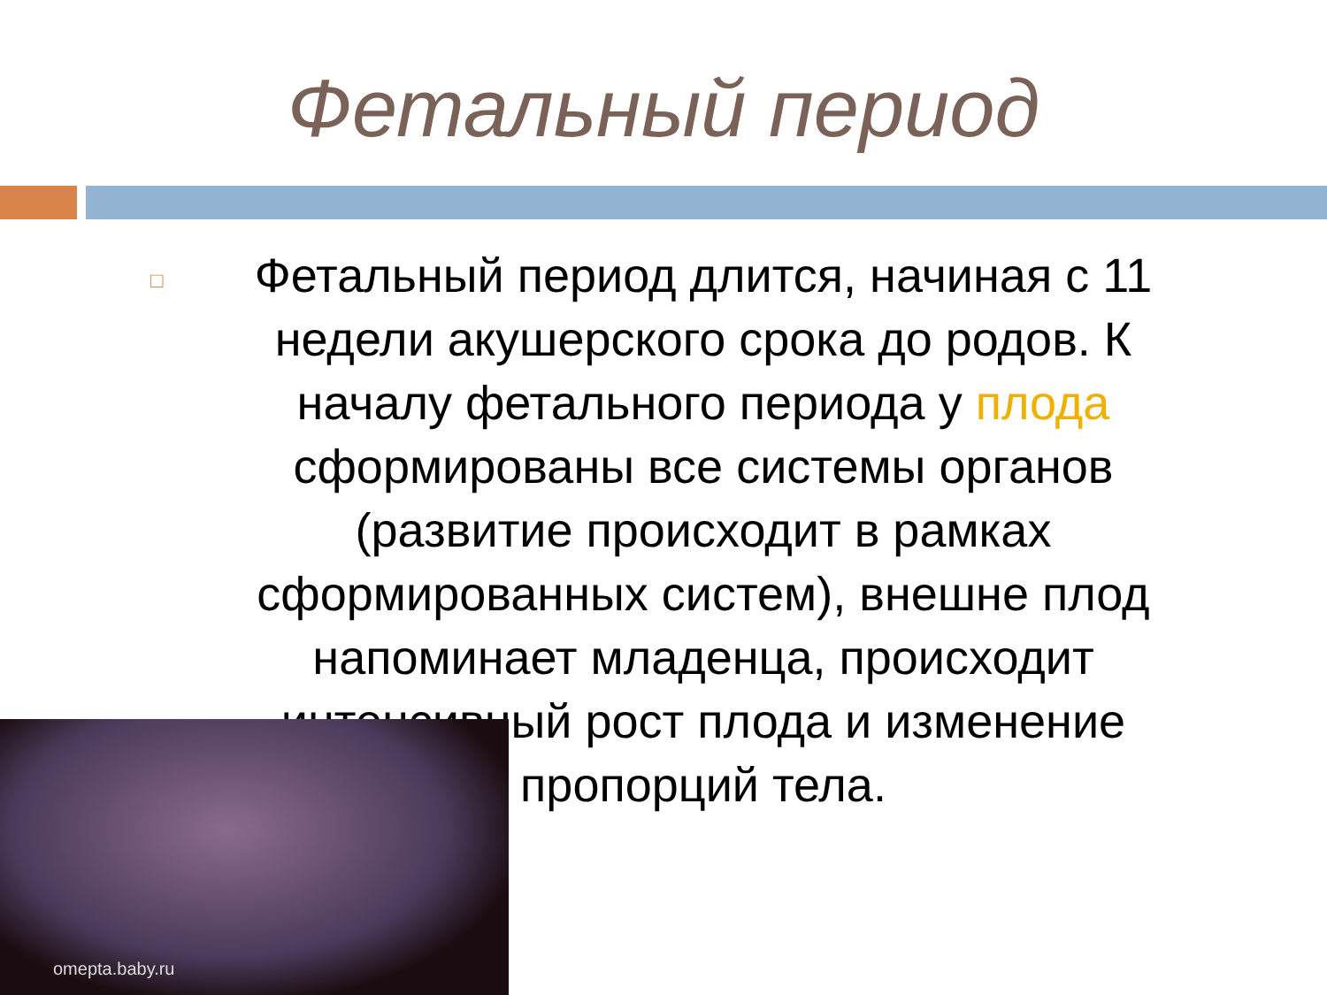Фетальный период
□
Фетальный период длится, начиная с 11 недели акушерского срока до родов. К началу фетального периода у плода сформированы все системы органов (развитие происходит в рамках сформированных систем), внешне плод напоминает младенца, происходит интенсивный рост плода и изменение пропорций тела.
omepta.baby.ru